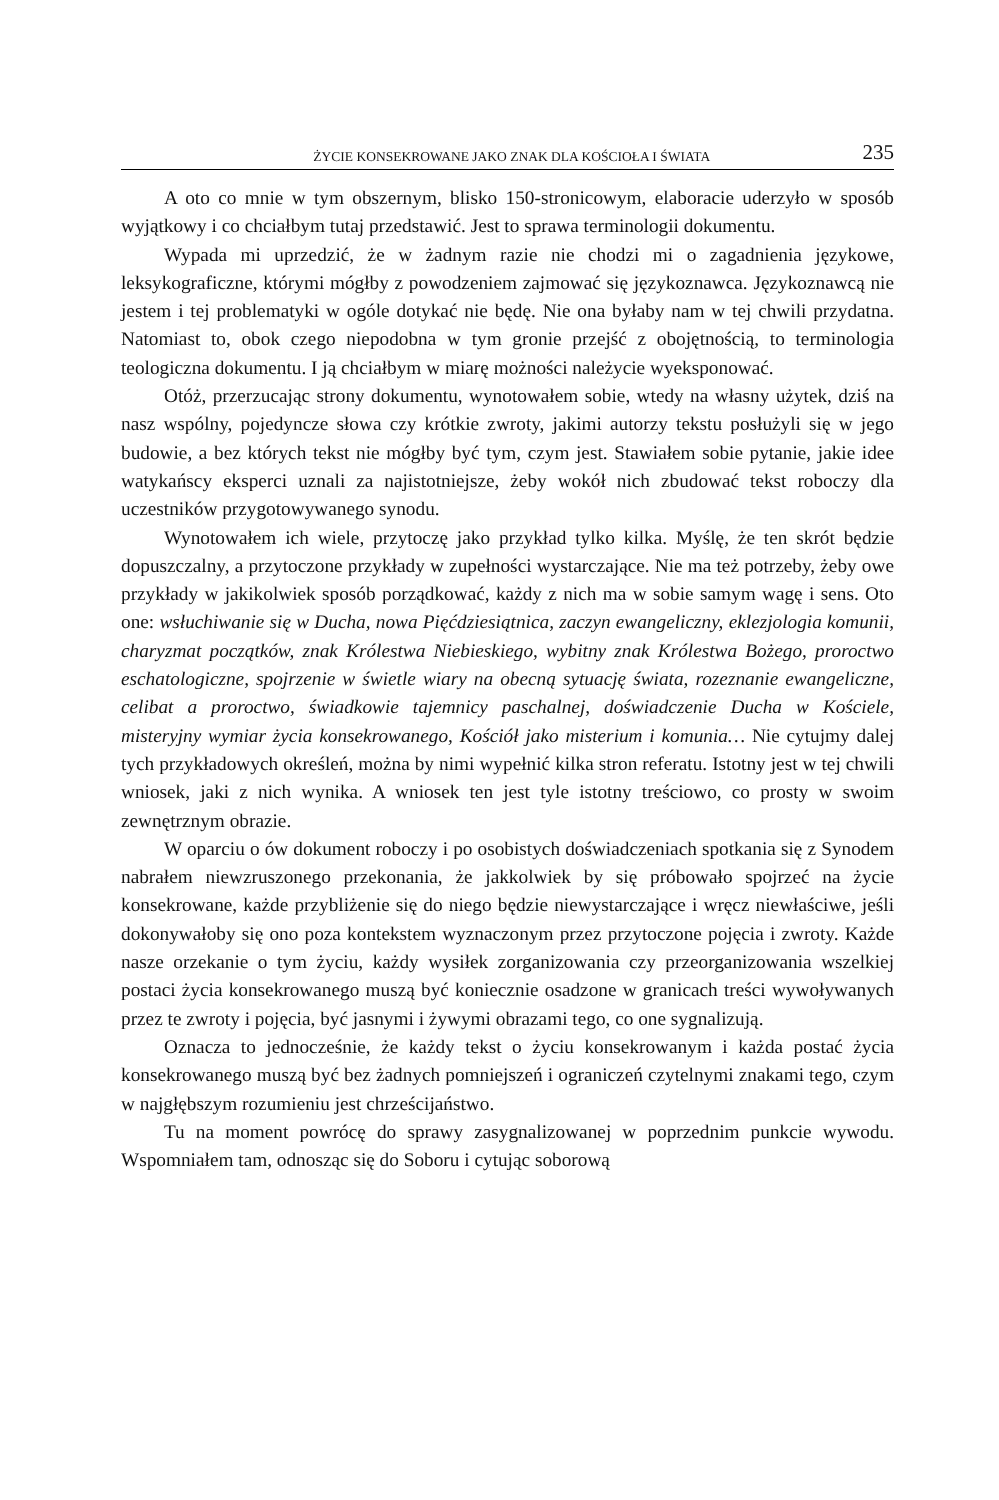ŻYCIE KONSEKROWANE JAKO ZNAK DLA KOŚCIOŁA I ŚWIATA 235
A oto co mnie w tym obszernym, blisko 150-stronicowym, elaboracie uderzyło w sposób wyjątkowy i co chciałbym tutaj przedstawić. Jest to sprawa terminologii dokumentu.
Wypada mi uprzedzić, że w żadnym razie nie chodzi mi o zagadnienia językowe, leksykograficzne, którymi mógłby z powodzeniem zajmować się językoznawca. Językoznawcą nie jestem i tej problematyki w ogóle dotykać nie będę. Nie ona byłaby nam w tej chwili przydatna. Natomiast to, obok czego niepodobna w tym gronie przejść z obojętnością, to terminologia teologiczna dokumentu. I ją chciałbym w miarę możności należycie wyeksponować.
Otóż, przerzucając strony dokumentu, wynotowałem sobie, wtedy na własny użytek, dziś na nasz wspólny, pojedyncze słowa czy krótkie zwroty, jakimi autorzy tekstu posłużyli się w jego budowie, a bez których tekst nie mógłby być tym, czym jest. Stawiałem sobie pytanie, jakie idee watykańscy eksperci uznali za najistotniejsze, żeby wokół nich zbudować tekst roboczy dla uczestników przygotowywanego synodu.
Wynotowałem ich wiele, przytoczę jako przykład tylko kilka. Myślę, że ten skrót będzie dopuszczalny, a przytoczone przykłady w zupełności wystarczające. Nie ma też potrzeby, żeby owe przykłady w jakikolwiek sposób porządkować, każdy z nich ma w sobie samym wagę i sens. Oto one: wsłuchiwanie się w Ducha, nowa Pięćdziesiątnica, zaczyn ewangeliczny, eklezjologia komunii, charyzmat początków, znak Królestwa Niebieskiego, wybitny znak Królestwa Bożego, proroctwo eschatologiczne, spojrzenie w świetle wiary na obecną sytuację świata, rozeznanie ewangeliczne, celibat a proroctwo, świadkowie tajemnicy paschalnej, doświadczenie Ducha w Kościele, misteryjny wymiar życia konsekrowanego, Kościół jako misterium i komunia… Nie cytujmy dalej tych przykładowych określeń, można by nimi wypełnić kilka stron referatu. Istotny jest w tej chwili wniosek, jaki z nich wynika. A wniosek ten jest tyle istotny treściowo, co prosty w swoim zewnętrznym obrazie.
W oparciu o ów dokument roboczy i po osobistych doświadczeniach spotkania się z Synodem nabrałem niewzruszonego przekonania, że jakkolwiek by się próbowało spojrzeć na życie konsekrowane, każde przybliżenie się do niego będzie niewystarczające i wręcz niewłaściwe, jeśli dokonywałoby się ono poza kontekstem wyznaczonym przez przytoczone pojęcia i zwroty. Każde nasze orzekanie o tym życiu, każdy wysiłek zorganizowania czy przeorganizowania wszelkiej postaci życia konsekrowanego muszą być koniecznie osadzone w granicach treści wywoływanych przez te zwroty i pojęcia, być jasnymi i żywymi obrazami tego, co one sygnalizują.
Oznacza to jednocześnie, że każdy tekst o życiu konsekrowanym i każda postać życia konsekrowanego muszą być bez żadnych pomniejszeń i ograniczeń czytelnymi znakami tego, czym w najgłębszym rozumieniu jest chrześcijaństwo.
Tu na moment powrócę do sprawy zasygnalizowanej w poprzednim punkcie wywodu. Wspomniałem tam, odnosząc się do Soboru i cytując soborową